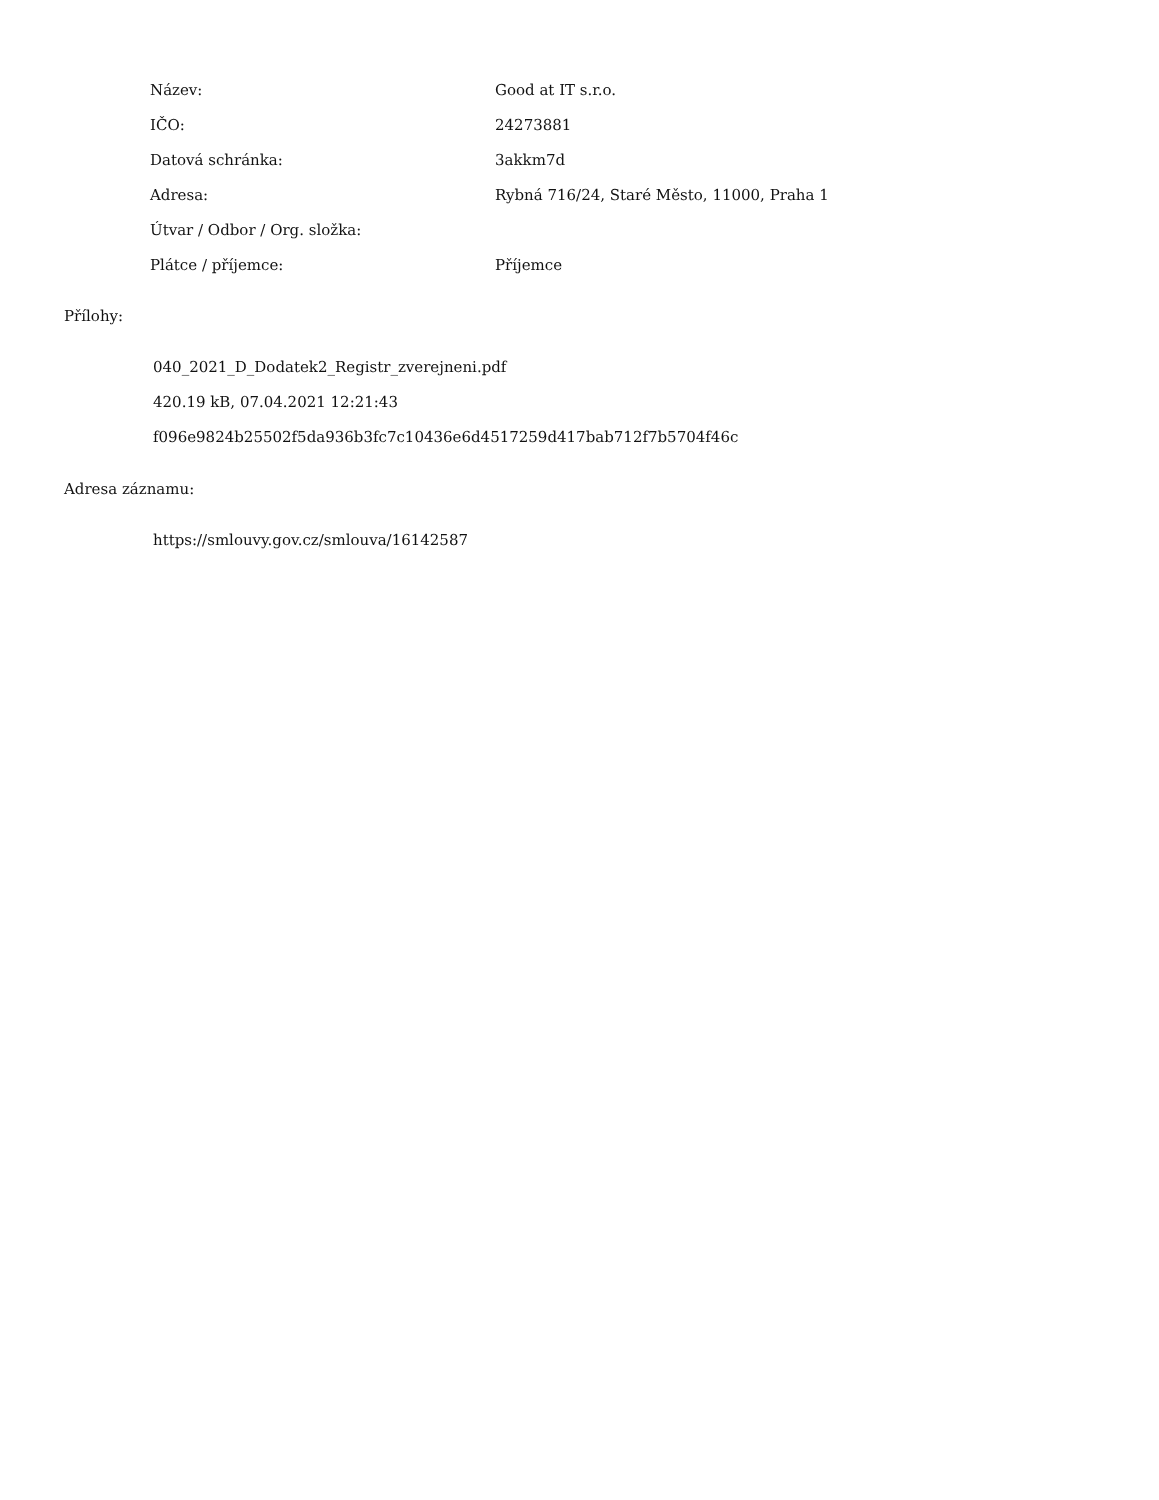| Název: | Good at IT s.r.o. |
| IČO: | 24273881 |
| Datová schránka: | 3akkm7d |
| Adresa: | Rybná 716/24, Staré Město, 11000, Praha 1 |
| Útvar / Odbor / Org. složka: | |
| Plátce / příjemce: | Příjemce |
Přílohy:
040_2021_D_Dodatek2_Registr_zverejneni.pdf
420.19 kB, 07.04.2021 12:21:43
f096e9824b25502f5da936b3fc7c10436e6d4517259d417bab712f7b5704f46c
Adresa záznamu:
https://smlouvy.gov.cz/smlouva/16142587